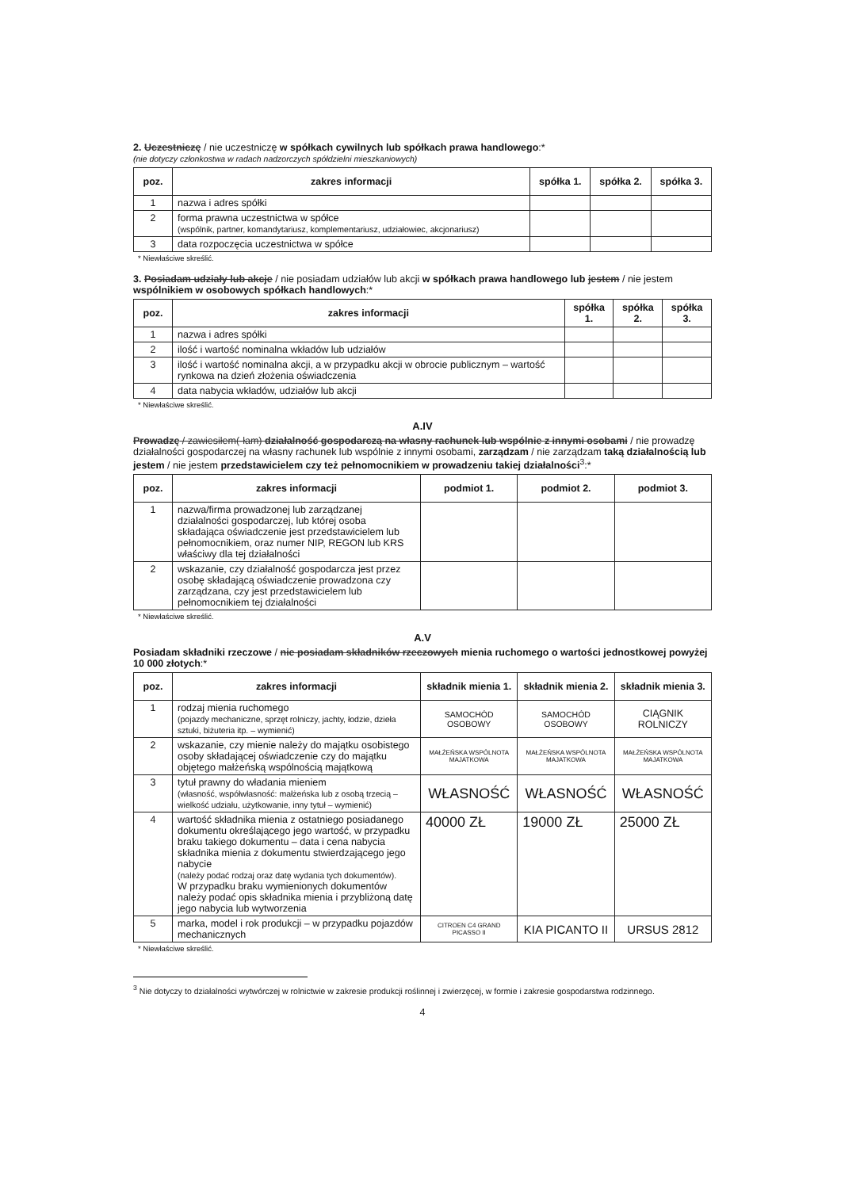2. Uczestniczę / nie uczestniczę w spółkach cywilnych lub spółkach prawa handlowego:*
(nie dotyczy członkostwa w radach nadzorczych spółdzielni mieszkaniowych)
| poz. | zakres informacji | spółka 1. | spółka 2. | spółka 3. |
| --- | --- | --- | --- | --- |
| 1 | nazwa i adres spółki | | | |
| 2 | forma prawna uczestnictwa w spółce (wspólnik, partner, komandytariusz, komplementariusz, udziałowiec, akcjonariusz) | | | |
| 3 | data rozpoczęcia uczestnictwa w spółce | | | |
* Niewłaściwe skreślić.
3. Posiadam udziały lub akcje / nie posiadam udziałów lub akcji w spółkach prawa handlowego lub jestem / nie jestem wspólnikiem w osobowych spółkach handlowych:*
| poz. | zakres informacji | spółka 1. | spółka 2. | spółka 3. |
| --- | --- | --- | --- | --- |
| 1 | nazwa i adres spółki | | | |
| 2 | ilość i wartość nominalna wkładów lub udziałów | | | |
| 3 | ilość i wartość nominalna akcji, a w przypadku akcji w obrocie publicznym – wartość rynkowa na dzień złożenia oświadczenia | | | |
| 4 | data nabycia wkładów, udziałów lub akcji | | | |
* Niewłaściwe skreślić.
A.IV
Prowadzę / zawiesiłem(-łam) działalność gospodarczą na własny rachunek lub wspólnie z innymi osobami / nie prowadzę działalności gospodarczej na własny rachunek lub wspólnie z innymi osobami, zarządzam / nie zarządzam taką działalnością lub jestem / nie jestem przedstawicielem czy też pełnomocnikiem w prowadzeniu takiej działalności<sup>3</sup>:*
| poz. | zakres informacji | podmiot 1. | podmiot 2. | podmiot 3. |
| --- | --- | --- | --- | --- |
| 1 | nazwa/firma prowadzonej lub zarządzanej działalności gospodarczej, lub której osoba składająca oświadczenie jest przedstawicielem lub pełnomocnikiem, oraz numer NIP, REGON lub KRS właściwy dla tej działalności | | | |
| 2 | wskazanie, czy działalność gospodarcza jest przez osobę składającą oświadczenie prowadzona czy zarządzana, czy jest przedstawicielem lub pełnomocnikiem tej działalności | | | |
* Niewłaściwe skreślić.
A.V
Posiadam składniki rzeczowe / nie posiadam składników rzeczowych mienia ruchomego o wartości jednostkowej powyżej 10 000 złotych:*
| poz. | zakres informacji | składnik mienia 1. | składnik mienia 2. | składnik mienia 3. |
| --- | --- | --- | --- | --- |
| 1 | rodzaj mienia ruchomego (pojazdy mechaniczne, sprzęt rolniczy, jachty, łodzie, dzieła sztuki, biżuteria itp. – wymienić) | SAMOCHÓD OSOBOWY | SAMOCHÓD OSOBOWY | CIĄGNIK ROLNICZY |
| 2 | wskazanie, czy mienie należy do majątku osobistego osoby składającej oświadczenie czy do majątku objętego małżeńską wspólnością majątkową | MAŁŻEŃSKA WSPÓLNOTA MAJATKOWA | MAŁŻEŃSKA WSPÓLNOTA MAJATKOWA | MAŁŻEŃSKA WSPÓLNOTA MAJATKOWA |
| 3 | tytuł prawny do władania mieniem (własność, współwłasność: małżeńska lub z osobą trzecią – wielkość udziału, użytkowanie, inny tytuł – wymienić) | WŁASNOŚĆ | WŁASNOŚĆ | WŁASNOŚĆ |
| 4 | wartość składnika mienia z ostatniego posiadanego dokumentu określającego jego wartość, w przypadku braku takiego dokumentu – data i cena nabycia składnika mienia z dokumentu stwierdzającego jego nabycie (należy podać rodzaj oraz datę wydania tych dokumentów). W przypadku braku wymienionych dokumentów należy podać opis składnika mienia i przybliżoną datę jego nabycia lub wytworzenia | 40000 ZŁ | 19000 ZŁ | 25000 ZŁ |
| 5 | marka, model i rok produkcji – w przypadku pojazdów mechanicznych | CITROEN C4 GRAND PICASSO II | KIA PICANTO II | URSUS 2812 |
* Niewłaściwe skreślić.
<sup>3</sup> Nie dotyczy to działalności wytwórczej w rolnictwie w zakresie produkcji roślinnej i zwierzęcej, w formie i zakresie gospodarstwa rodzinnego.
4